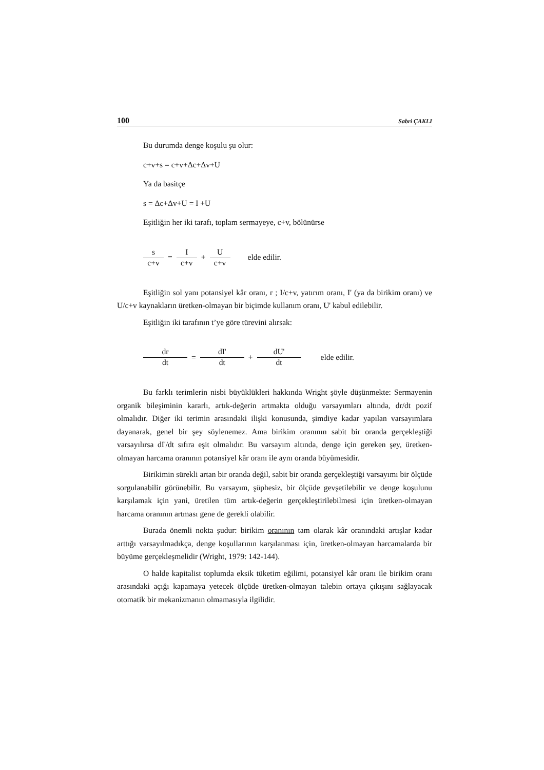100 Sabri ÇAKLI
Bu durumda denge koşulu şu olur:
c+v+s = c+v+Δc+Δv+U
Ya da basitçe
s = Δc+Δv+U = I +U
Eşitliğin her iki tarafı, toplam sermayeye, c+v, bölünürse
s c+v = I c+v + U c+v elde edilir.
Eşitliğin sol yanı potansiyel kâr oranı, r ; I/c+v, yatırım oranı, I' (ya da birikim oranı) ve U/c+v kaynakların üretken-olmayan bir biçimde kullanım oranı, U' kabul edilebilir.
Eşitliğin iki tarafının t’ye göre türevini alırsak:
dr dt = dI' dt + dU' dt elde edilir.
Bu farklı terimlerin nisbi büyüklükleri hakkında Wright şöyle düşünmekte: Sermayenin organik bileşiminin kararlı, artık-değerin artmakta olduğu varsayımları altında, dr/dt pozif olmalıdır. Diğer iki terimin arasındaki ilişki konusunda, şimdiye kadar yapılan varsayımlara dayanarak, genel bir şey söylenemez. Ama birikim oranının sabit bir oranda gerçekleştiği varsayılırsa dI'/dt sıfıra eşit olmalıdır. Bu varsayım altında, denge için gereken şey, üretken-olmayan harcama oranının potansiyel kâr oranı ile aynı oranda büyümesidir.
Birikimin sürekli artan bir oranda değil, sabit bir oranda gerçekleştiği varsayımı bir ölçüde sorgulanabilir görünebilir. Bu varsayım, şüphesiz, bir ölçüde gevşetilebilir ve denge koşulunu karşılamak için yani, üretilen tüm artık-değerin gerçekleştirilebilmesi için üretken-olmayan harcama oranının artması gene de gerekli olabilir.
Burada önemli nokta şudur: birikim oranının tam olarak kâr oranındaki artışlar kadar arttığı varsayılmadıkça, denge koşullarının karşılanması için, üretken-olmayan harcamalarda bir büyüme gerçekleşmelidir (Wright, 1979: 142-144).
O halde kapitalist toplumda eksik tüketim eğilimi, potansiyel kâr oranı ile birikim oranı arasındaki açığı kapamaya yetecek ölçüde üretken-olmayan talebin ortaya çıkışını sağlayacak otomatik bir mekanizmanın olmamasıyla ilgilidir.